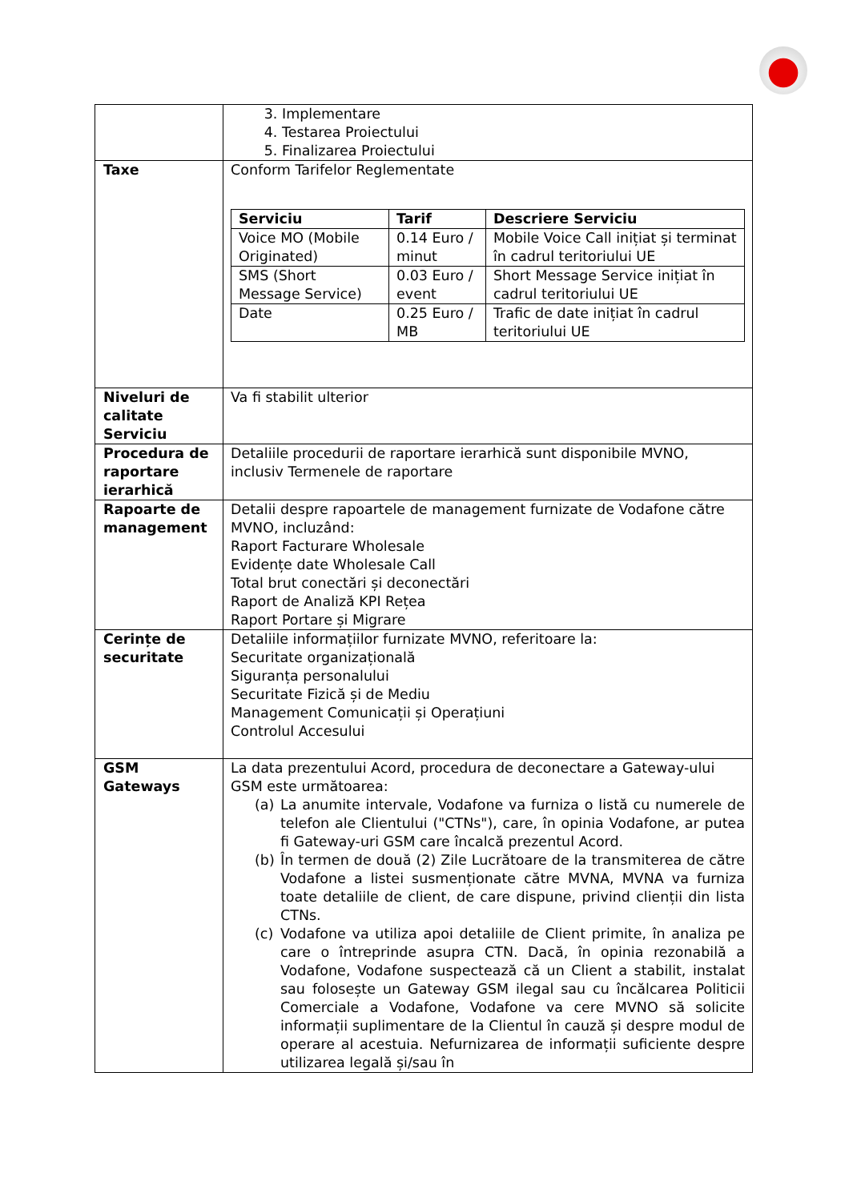| | 3. Implementare 4. Testarea Proiectului 5. Finalizarea Proiectului |
| Taxe | Conform Tarifelor Reglementate / Serviciu / Tarif / Descriere Serviciu / / --- / --- / --- / / Voice MO (Mobile Originated) / 0.14 Euro / minut / Mobile Voice Call inițiat și terminat în cadrul teritoriului UE / / SMS (Short Message Service) / 0.03 Euro / event / Short Message Service inițiat în cadrul teritoriului UE / / Date / 0.25 Euro / MB / Trafic de date inițiat în cadrul teritoriului UE / |
| Niveluri de calitate Serviciu | Va fi stabilit ulterior |
| Procedura de raportare ierarhică | Detaliile procedurii de raportare ierarhică sunt disponibile MVNO, inclusiv Termenele de raportare |
| Rapoarte de management | Detalii despre rapoartele de management furnizate de Vodafone către MVNO, incluzând: Raport Facturare Wholesale Evidențe date Wholesale Call Total brut conectări și deconectări Raport de Analiză KPI Rețea Raport Portare și Migrare |
| Cerințe de securitate | Detaliile informațiilor furnizate MVNO, referitoare la: Securitate organizațională Siguranța personalului Securitate Fizică și de Mediu Management Comunicații și Operațiuni Controlul Accesului |
| GSM Gateways | La data prezentului Acord, procedura de deconectare a Gateway-ului GSM este următoarea: (a) La anumite intervale, Vodafone va furniza o listă cu numerele de telefon ale Clientului ("CTNs"), care, în opinia Vodafone, ar putea fi Gateway-uri GSM care încalcă prezentul Acord. (b) În termen de două (2) Zile Lucrătoare de la transmiterea de către Vodafone a listei susmenționate către MVNA, MVNA va furniza toate detaliile de client, de care dispune, privind clienții din lista CTNs. (c) Vodafone va utiliza apoi detaliile de Client primite, în analiza pe care o întreprinde asupra CTN. Dacă, în opinia rezonabilă a Vodafone, Vodafone suspectează că un Client a stabilit, instalat sau folosește un Gateway GSM ilegal sau cu încălcarea Politicii Comerciale a Vodafone, Vodafone va cere MVNO să solicite informații suplimentare de la Clientul în cauză și despre modul de operare al acestuia. Nefurnizarea de informații suficiente despre utilizarea legală și/sau în |